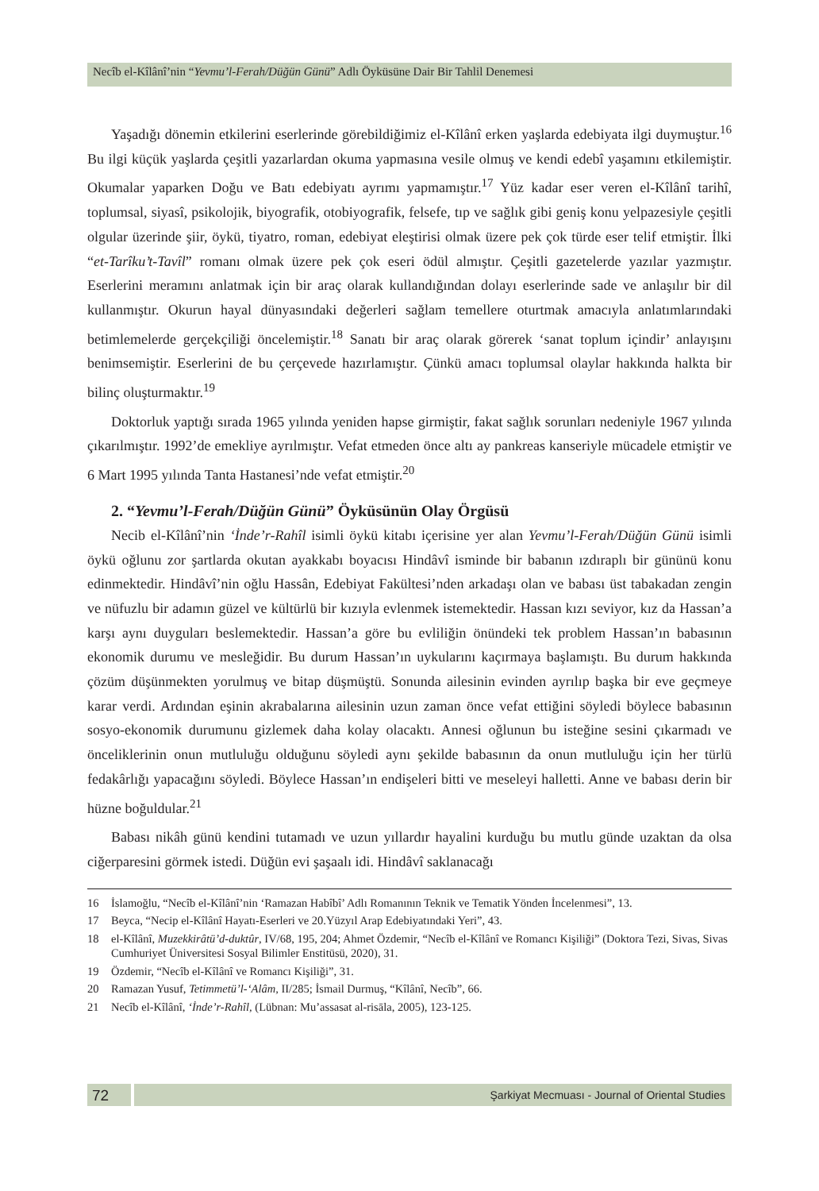Necîb el-Kîlânî’nin “Yevmu’l-Ferah/Düğün Günü” Adlı Öyküsüne Dair Bir Tahlil Denemesi
Yaşadığı dönemin etkilerini eserlerinde görebildiğimiz el-Kîlânî erken yaşlarda edebiyata ilgi duymuştur.<sup>16</sup> Bu ilgi küçük yaşlarda çeşitli yazarlardan okuma yapmasına vesile olmuş ve kendi edebî yaşamını etkilemiştir. Okumalar yaparken Doğu ve Batı edebiyatı ayrımı yapmamıştır.<sup>17</sup> Yüz kadar eser veren el-Kîlânî tarihî, toplumsal, siyasî, psikolojik, biyografik, otobiyografik, felsefe, tıp ve sağlık gibi geniş konu yelpazesiyle çeşitli olgular üzerinde şiir, öykü, tiyatro, roman, edebiyat eleştirisi olmak üzere pek çok türde eser telif etmiştir. İlki “et-Tarîku’t-Tavîl” romanı olmak üzere pek çok eseri ödül almıştır. Çeşitli gazetelerde yazılar yazmıştır. Eserlerini meramını anlatmak için bir araç olarak kullandığından dolayı eserlerinde sade ve anlaşılır bir dil kullanmıştır. Okurun hayal dünyasındaki değerleri sağlam temellere oturtmak amacıyla anlatımlarındaki betimlemelerde gerçekçiliği öncelemiştir.<sup>18</sup> Sanatı bir araç olarak görerek ‘sanat toplum içindir’ anlayışını benimsemiştir. Eserlerini de bu çerçevede hazırlamıştır. Çünkü amacı toplumsal olaylar hakkında halkta bir bilinç oluşturmaktır.<sup>19</sup>
Doktorluk yaptığı sırada 1965 yılında yeniden hapse girmiştir, fakat sağlık sorunları nedeniyle 1967 yılında çıkarılmıştır. 1992’de emekliye ayrılmıştır. Vefat etmeden önce altı ay pankreas kanseriyle mücadele etmiştir ve 6 Mart 1995 yılında Tanta Hastanesi’nde vefat etmiştir.<sup>20</sup>
2. “Yevmu’l-Ferah/Düğün Günü” Öyküsünün Olay Örgüsü
Necib el-Kîlânî’nin ‘İnde’r-Rahîl isimli öykü kitabı içerisine yer alan Yevmu’l-Ferah/Düğün Günü isimli öykü oğlunu zor şartlarda okutan ayakkabı boyacısı Hindâvî isminde bir babanın ızdıraplı bir gününü konu edinmektedir. Hindâvî’nin oğlu Hassân, Edebiyat Fakültesi’nden arkadaşı olan ve babası üst tabakadan zengin ve nüfuzlu bir adamın güzel ve kültürlü bir kızıyla evlenmek istemektedir. Hassan kızı seviyor, kız da Hassan’a karşı aynı duyguları beslemektedir. Hassan’a göre bu evliliğin önündeki tek problem Hassan’ın babasının ekonomik durumu ve mesleğidir. Bu durum Hassan’ın uykularını kaçırmaya başlamıştı. Bu durum hakkında çözüm düşünmekten yorulmuş ve bitap düşmüştü. Sonunda ailesinin evinden ayrılıp başka bir eve geçmeye karar verdi. Ardından eşinin akrabalarına ailesinin uzun zaman önce vefat ettiğini söyledi böylece babasının sosyo-ekonomik durumunu gizlemek daha kolay olacaktı. Annesi oğlunun bu isteğine sesini çıkarmadı ve önceliklerinin onun mutluluğu olduğunu söyledi aynı şekilde babasının da onun mutluluğu için her türlü fedakârlığı yapacağını söyledi. Böylece Hassan’ın endişeleri bitti ve meseleyi halletti. Anne ve babası derin bir hüzne boğuldular.<sup>21</sup>
Babası nikâh günü kendini tutamadı ve uzun yıllardır hayalini kurduğu bu mutlu günde uzaktan da olsa ciğerparesini görmek istedi. Düğün evi şaşaalı idi. Hindâvî saklanacağı
16 İslamoğlu, “Necîb el-Kîlânî’nin ‘Ramazan Habîbî’ Adlı Romanının Teknik ve Tematik Yönden İncelenmesi”, 13.
17 Beyca, “Necip el-Kîlânî Hayatı-Eserleri ve 20.Yüzyıl Arap Edebiyatındaki Yeri”, 43.
18 el-Kîlânî, Muzekkirâtü’d-duktûr, IV/68, 195, 204; Ahmet Özdemir, “Necîb el-Kîlânî ve Romancı Kişiliği” (Doktora Tezi, Sivas, Sivas Cumhuriyet Üniversitesi Sosyal Bilimler Enstitüsü, 2020), 31.
19 Özdemir, “Necîb el-Kîlânî ve Romancı Kişiliği”, 31.
20 Ramazan Yusuf, Tetimmetü’l-‘Alâm, II/285; İsmail Durmuş, “Kîlânî, Necîb”, 66.
21 Necîb el-Kîlânî, ‘İnde’r-Rahîl, (Lübnan: Mu’assasat al-risāla, 2005), 123-125.
72
Şarkiyat Mecmuası - Journal of Oriental Studies